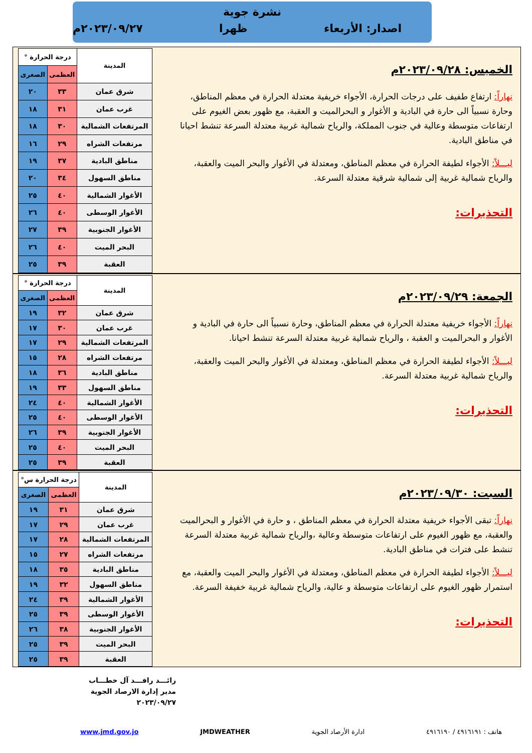نشرة جوية
اصدار: الأربعاء ظهرا ٢٠٢٣/٠٩/٢٧م
الخميس: ٢٠٢٣/٠٩/٢٨م
نهاراً: ارتفاع طفيف على درجات الحرارة، الأجواء خريفية معتدلة الحرارة في معظم المناطق، وحارة نسبياً الى حارة في البادية و الأغوار و البحرالميت و العقبة، مع ظهور بعض الغيوم على ارتفاعات متوسطة وعالية في جنوب المملكة، والرياح شمالية غربية معتدلة السرعة تنشط احيانا في مناطق البادية.
ليـــلاً: الأجواء لطيفة الحرارة في معظم المناطق، ومعتدلة في الأغوار والبحر الميت والعقبة، والرياح شمالية غربية إلى شمالية شرقية معتدلة السرعة.
التحذيرات:
| المدينة | درجة الحرارة ° | |
| --- | --- | --- |
| | العظمى | الصغرى |
| شرق عمان | ٣٣ | ٢٠ |
| غرب عمان | ٣١ | ١٨ |
| المرتفعات الشمالية | ٣٠ | ١٨ |
| مرتفعات الشراه | ٢٩ | ١٦ |
| مناطق البادية | ٣٧ | ١٩ |
| مناطق السهول | ٣٤ | ٢٠ |
| الأغوار الشمالية | ٤٠ | ٢٥ |
| الأغوار الوسطى | ٤٠ | ٢٦ |
| الأغوار الجنوبية | ٣٩ | ٢٧ |
| البحر الميت | ٤٠ | ٢٦ |
| العقبة | ٣٩ | ٢٥ |
الجمعة: ٢٠٢٣/٠٩/٢٩م
نهاراً: الأجواء خريفية معتدلة الحرارة في معظم المناطق، وحارة نسبياً الى حارة في البادية و الأغوار و البحرالميت و العقبة ، والرياح شمالية غربية معتدلة السرعة تنشط احيانا.
ليـــلاً: الأجواء لطيفة الحرارة في معظم المناطق، ومعتدلة في الأغوار والبحر الميت والعقبة، والرياح شمالية غربية معتدلة السرعة.
التحذيرات:
| المدينة | درجة الحرارة ° | |
| --- | --- | --- |
| | العظمى | الصغرى |
| شرق عمان | ٣٢ | ١٩ |
| غرب عمان | ٣٠ | ١٧ |
| المرتفعات الشمالية | ٢٩ | ١٧ |
| مرتفعات الشراه | ٢٨ | ١٥ |
| مناطق البادية | ٣٦ | ١٨ |
| مناطق السهول | ٣٣ | ١٩ |
| الأغوار الشمالية | ٤٠ | ٢٤ |
| الأغوار الوسطى | ٤٠ | ٢٥ |
| الأغوار الجنوبية | ٣٩ | ٢٦ |
| البحر الميت | ٤٠ | ٢٥ |
| العقبة | ٣٩ | ٢٥ |
السبت: ٢٠٢٣/٠٩/٣٠م
نهاراً: تبقى الأجواء خريفية معتدلة الحرارة في معظم المناطق ، و حارة في الأغوار و البحرالميت والعقبة، مع ظهور الغيوم على ارتفاعات متوسطة وعالية ،والرياح شمالية غربية معتدلة السرعة تنشط على فترات في مناطق البادية.
ليـــلاً: الأجواء لطيفة الحرارة في معظم المناطق، ومعتدلة في الأغوار والبحر الميت والعقبة، مع استمرار ظهور الغيوم على ارتفاعات متوسطة و عالية، والرياح شمالية غربية خفيفة السرعة.
التحذيرات:
| المدينة | درجة الحرارة س° | |
| --- | --- | --- |
| | العظمى | الصغرى |
| شرق عمان | ٣١ | ١٩ |
| غرب عمان | ٢٩ | ١٧ |
| المرتفعات الشمالية | ٢٨ | ١٧ |
| مرتفعات الشراه | ٢٧ | ١٥ |
| مناطق البادية | ٣٥ | ١٨ |
| مناطق السهول | ٣٢ | ١٩ |
| الأغوار الشمالية | ٣٩ | ٢٤ |
| الأغوار الوسطى | ٣٩ | ٢٥ |
| الأغوار الجنوبية | ٣٨ | ٢٦ |
| البحر الميت | ٣٩ | ٢٥ |
| العقبة | ٣٩ | ٢٥ |
رائـــد رافـــد آل خطـــاب
مدير إدارة الارصاد الجوية
٢٠٢٣/٠٩/٢٧
هاتف : ٤٩١٦١٩١ / ٤٩١٦١٩٠ ادارة الأرصاد الجوية JMDWEATHER www.jmd.gov.jo